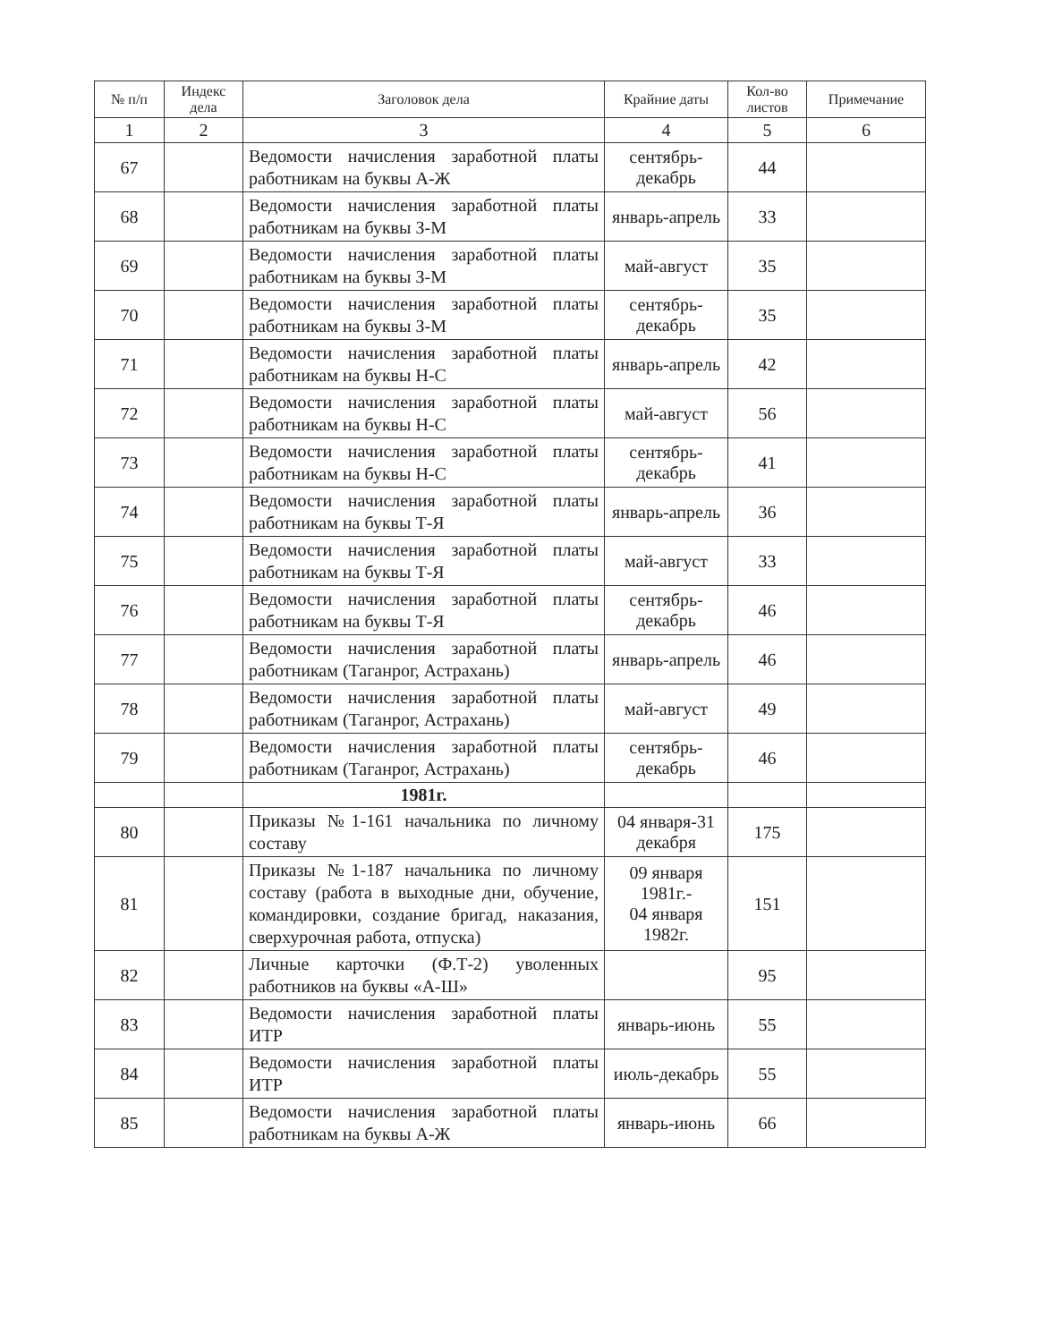| № п/п | Индекс дела | Заголовок дела | Крайние даты | Кол-во листов | Примечание |
| --- | --- | --- | --- | --- | --- |
| 1 | 2 | 3 | 4 | 5 | 6 |
| 67 | | Ведомости начисления заработной платы работникам на буквы А-Ж | сентябрь-декабрь | 44 | |
| 68 | | Ведомости начисления заработной платы работникам на буквы З-М | январь-апрель | 33 | |
| 69 | | Ведомости начисления заработной платы работникам на буквы З-М | май-август | 35 | |
| 70 | | Ведомости начисления заработной платы работникам на буквы З-М | сентябрь-декабрь | 35 | |
| 71 | | Ведомости начисления заработной платы работникам на буквы Н-С | январь-апрель | 42 | |
| 72 | | Ведомости начисления заработной платы работникам на буквы Н-С | май-август | 56 | |
| 73 | | Ведомости начисления заработной платы работникам на буквы Н-С | сентябрь-декабрь | 41 | |
| 74 | | Ведомости начисления заработной платы работникам на буквы Т-Я | январь-апрель | 36 | |
| 75 | | Ведомости начисления заработной платы работникам на буквы Т-Я | май-август | 33 | |
| 76 | | Ведомости начисления заработной платы работникам на буквы Т-Я | сентябрь-декабрь | 46 | |
| 77 | | Ведомости начисления заработной платы работникам (Таганрог, Астрахань) | январь-апрель | 46 | |
| 78 | | Ведомости начисления заработной платы работникам (Таганрог, Астрахань) | май-август | 49 | |
| 79 | | Ведомости начисления заработной платы работникам (Таганрог, Астрахань) | сентябрь-декабрь | 46 | |
| | | 1981г. | | | |
| 80 | | Приказы №1-161 начальника по личному составу | 04 января-31 декабря | 175 | |
| 81 | | Приказы №1-187 начальника по личному составу (работа в выходные дни, обучение, командировки, создание бригад, наказания, сверхурочная работа, отпуска) | 09 января 1981г.- 04 января 1982г. | 151 | |
| 82 | | Личные карточки (Ф.Т-2) уволенных работников на буквы «А-Ш» | | 95 | |
| 83 | | Ведомости начисления заработной платы ИТР | январь-июнь | 55 | |
| 84 | | Ведомости начисления заработной платы ИТР | июль-декабрь | 55 | |
| 85 | | Ведомости начисления заработной платы работникам на буквы А-Ж | январь-июнь | 66 | |